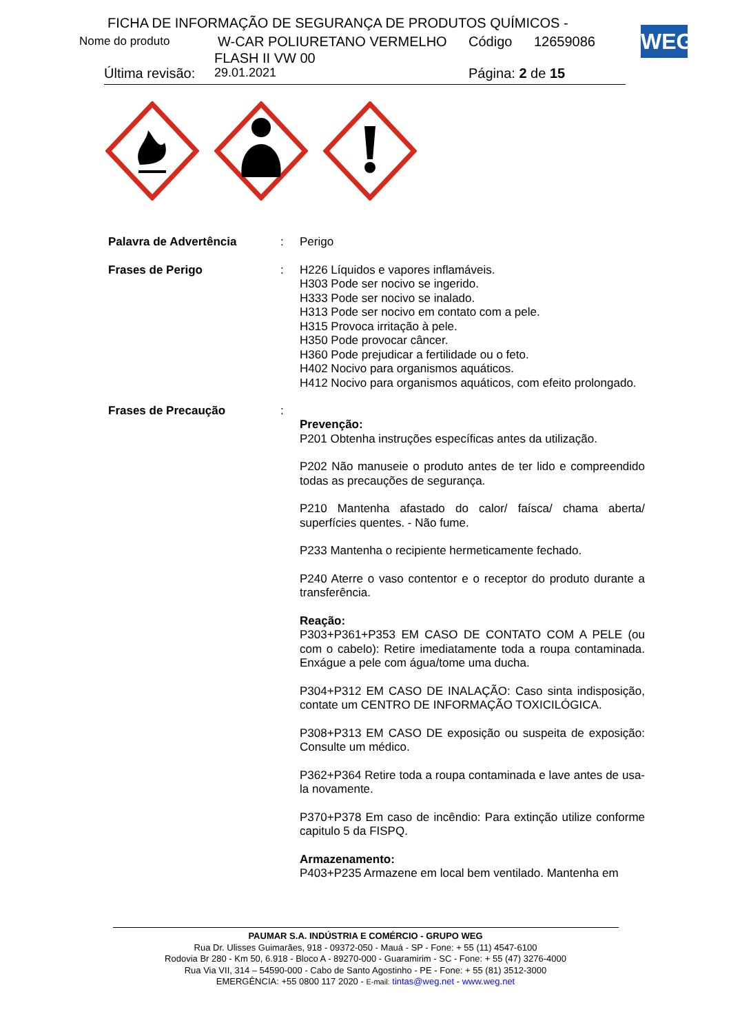FICHA DE INFORMAÇÃO DE SEGURANÇA DE PRODUTOS QUÍMICOS -
Nome do produto W-CAR POLIURETANO VERMELHO Código 12659086
FLASH II VW 00
Última revisão: 29.01.2021 Página: 2 de 15
WEG
Palavra de Advertência : Perigo
Frases de Perigo : H226 Líquidos e vapores inflamáveis.
H303 Pode ser nocivo se ingerido.
H333 Pode ser nocivo se inalado.
H313 Pode ser nocivo em contato com a pele.
H315 Provoca irritação à pele.
H350 Pode provocar câncer.
H360 Pode prejudicar a fertilidade ou o feto.
H402 Nocivo para organismos aquáticos.
H412 Nocivo para organismos aquáticos, com efeito prolongado.
Frases de Precaução :
Prevenção:
P201 Obtenha instruções específicas antes da utilização.
P202 Não manuseie o produto antes de ter lido e compreendido todas as precauções de segurança.
P210 Mantenha afastado do calor/ faísca/ chama aberta/ superfícies quentes. - Não fume.
P233 Mantenha o recipiente hermeticamente fechado.
P240 Aterre o vaso contentor e o receptor do produto durante a transferência.
Reação:
P303+P361+P353 EM CASO DE CONTATO COM A PELE (ou com o cabelo): Retire imediatamente toda a roupa contaminada. Enxágue a pele com água/tome uma ducha.
P304+P312 EM CASO DE INALAÇÃO: Caso sinta indisposição, contate um CENTRO DE INFORMAÇÃO TOXICILÓGICA.
P308+P313 EM CASO DE exposição ou suspeita de exposição: Consulte um médico.
P362+P364 Retire toda a roupa contaminada e lave antes de usa-la novamente.
P370+P378 Em caso de incêndio: Para extinção utilize conforme capitulo 5 da FISPQ.
Armazenamento:
P403+P235 Armazene em local bem ventilado. Mantenha em
PAUMAR S.A. INDÚSTRIA E COMÉRCIO - GRUPO WEG
Rua Dr. Ulisses Guimarães, 918 - 09372-050 - Mauá - SP - Fone: + 55 (11) 4547-6100
Rodovia Br 280 - Km 50, 6.918 - Bloco A - 89270-000 - Guaramirim - SC - Fone: + 55 (47) 3276-4000
Rua Via VII, 314 – 54590-000 - Cabo de Santo Agostinho - PE - Fone: + 55 (81) 3512-3000
EMERGÊNCIA: +55 0800 117 2020 - E-mail: tintas@weg.net - www.weg.net